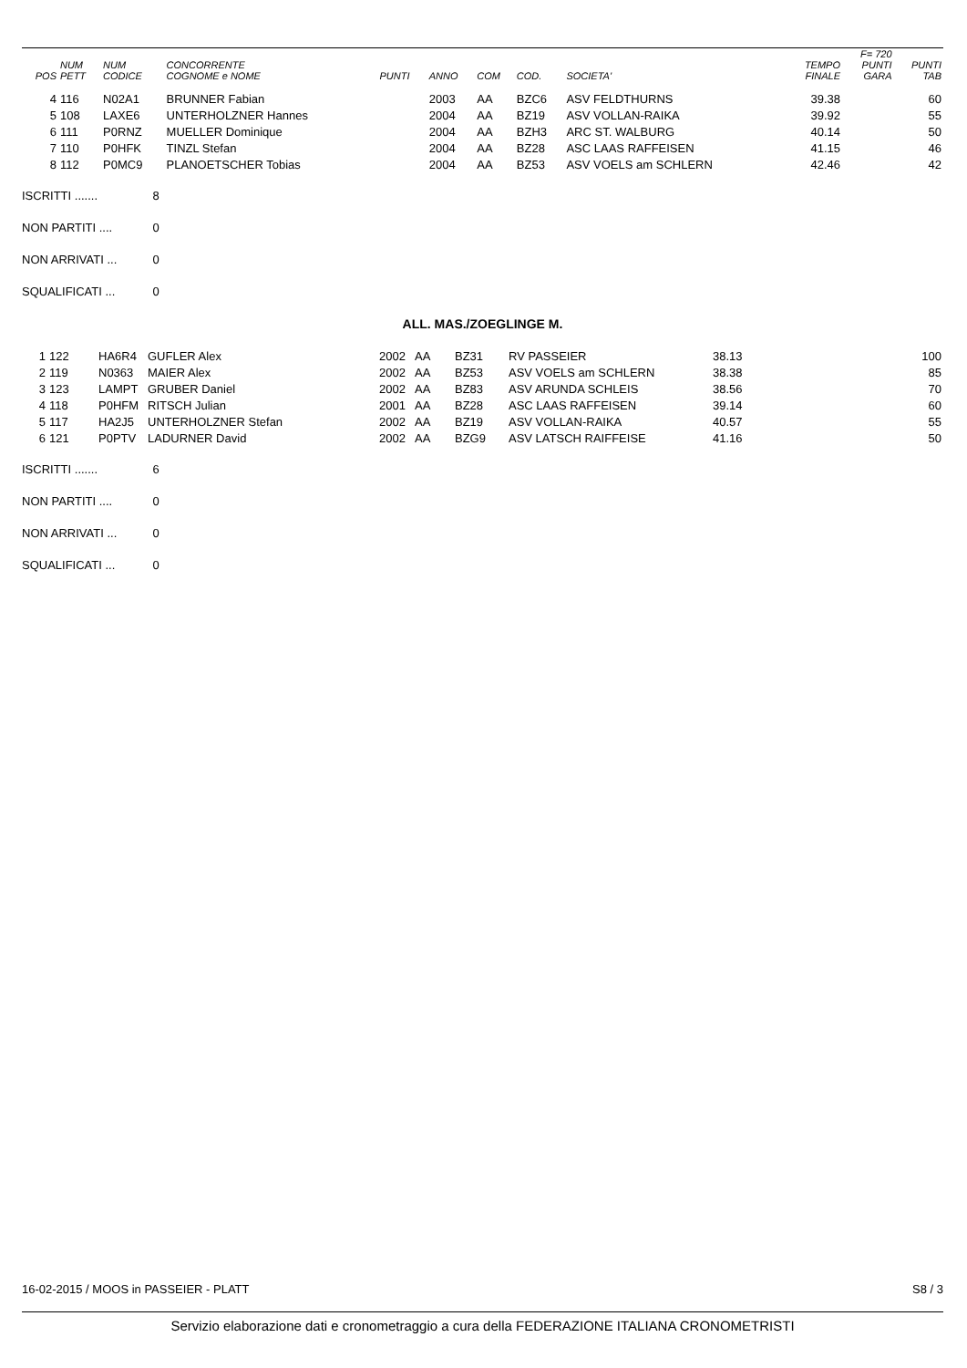| POS | NUM PETT | NUM CODICE | CONCORRENTE COGNOME e NOME | PUNTI | ANNO | COM | COD. | SOCIETA' | TEMPO FINALE | F= 720 PUNTI GARA | PUNTI TAB |
| --- | --- | --- | --- | --- | --- | --- | --- | --- | --- | --- | --- |
| 4 | 116 | N02A1 | BRUNNER Fabian | | 2003 | AA | BZC6 | ASV FELDTHURNS | 39.38 | | 60 |
| 5 | 108 | LAXE6 | UNTERHOLZNER Hannes | | 2004 | AA | BZ19 | ASV VOLLAN-RAIKA | 39.92 | | 55 |
| 6 | 111 | P0RNZ | MUELLER Dominique | | 2004 | AA | BZH3 | ARC ST. WALBURG | 40.14 | | 50 |
| 7 | 110 | P0HFK | TINZL Stefan | | 2004 | AA | BZ28 | ASC LAAS RAFFEISEN | 41.15 | | 46 |
| 8 | 112 | P0MC9 | PLANOETSCHER Tobias | | 2004 | AA | BZ53 | ASV VOELS am SCHLERN | 42.46 | | 42 |
ISCRITTI ....... 8
NON PARTITI .... 0
NON ARRIVATI ... 0
SQUALIFICATI ... 0
ALL. MAS./ZOEGLINGE M.
| 1 | 122 | HA6R4 | GUFLER Alex | 2002 | AA | BZ31 | RV PASSEIER | 38.13 | 100 |
| 2 | 119 | N0363 | MAIER Alex | 2002 | AA | BZ53 | ASV VOELS am SCHLERN | 38.38 | 85 |
| 3 | 123 | LAMPT | GRUBER Daniel | 2002 | AA | BZ83 | ASV ARUNDA SCHLEIS | 38.56 | 70 |
| 4 | 118 | P0HFM | RITSCH Julian | 2001 | AA | BZ28 | ASC LAAS RAFFEISEN | 39.14 | 60 |
| 5 | 117 | HA2J5 | UNTERHOLZNER Stefan | 2002 | AA | BZ19 | ASV VOLLAN-RAIKA | 40.57 | 55 |
| 6 | 121 | P0PTV | LADURNER David | 2002 | AA | BZG9 | ASV LATSCH RAIFFEISE | 41.16 | 50 |
ISCRITTI ....... 6
NON PARTITI .... 0
NON ARRIVATI ... 0
SQUALIFICATI ... 0
16-02-2015 / MOOS in PASSEIER - PLATT S8 / 3
Servizio elaborazione dati e cronometraggio a cura della FEDERAZIONE ITALIANA CRONOMETRISTI